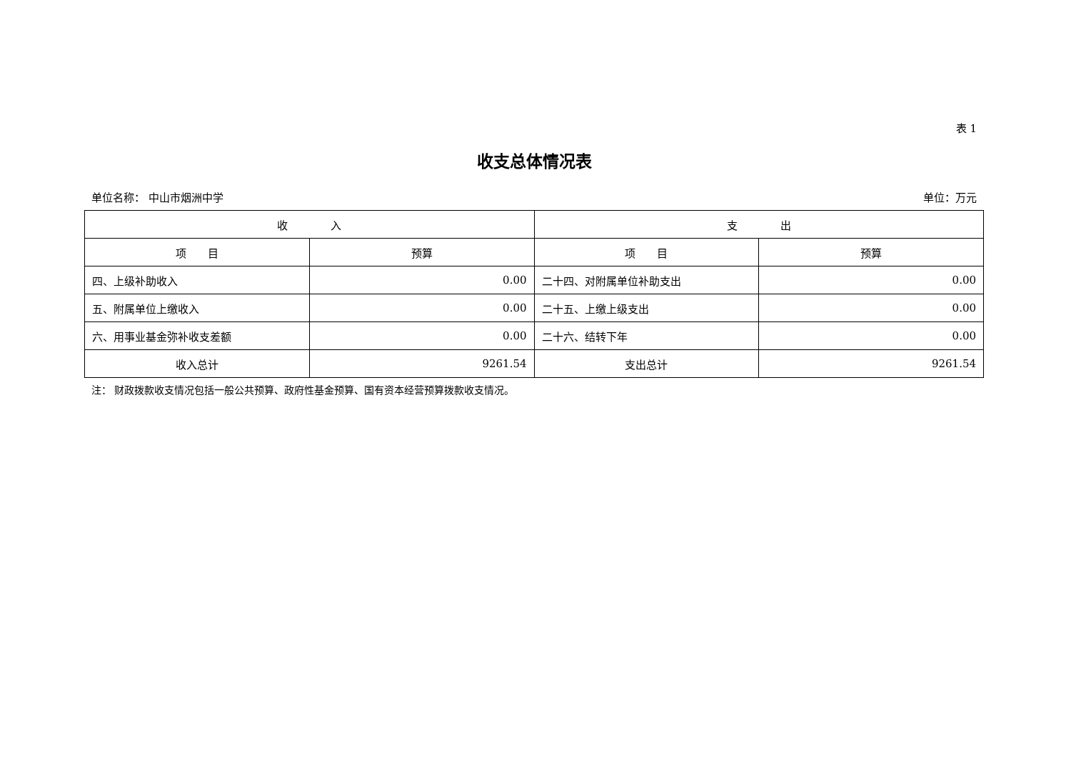表 1
收支总体情况表
单位名称： 中山市烟洲中学 单位：万元
| 收 入 | | 支 出 | |
| --- | --- | --- | --- |
| 项 目 | 预算 | 项 目 | 预算 |
| 四、上级补助收入 | 0.00 | 二十四、对附属单位补助支出 | 0.00 |
| 五、附属单位上缴收入 | 0.00 | 二十五、上缴上级支出 | 0.00 |
| 六、用事业基金弥补收支差额 | 0.00 | 二十六、结转下年 | 0.00 |
| 收入总计 | 9261.54 | 支出总计 | 9261.54 |
注： 财政拨款收支情况包括一般公共预算、政府性基金预算、国有资本经营预算拨款收支情况。